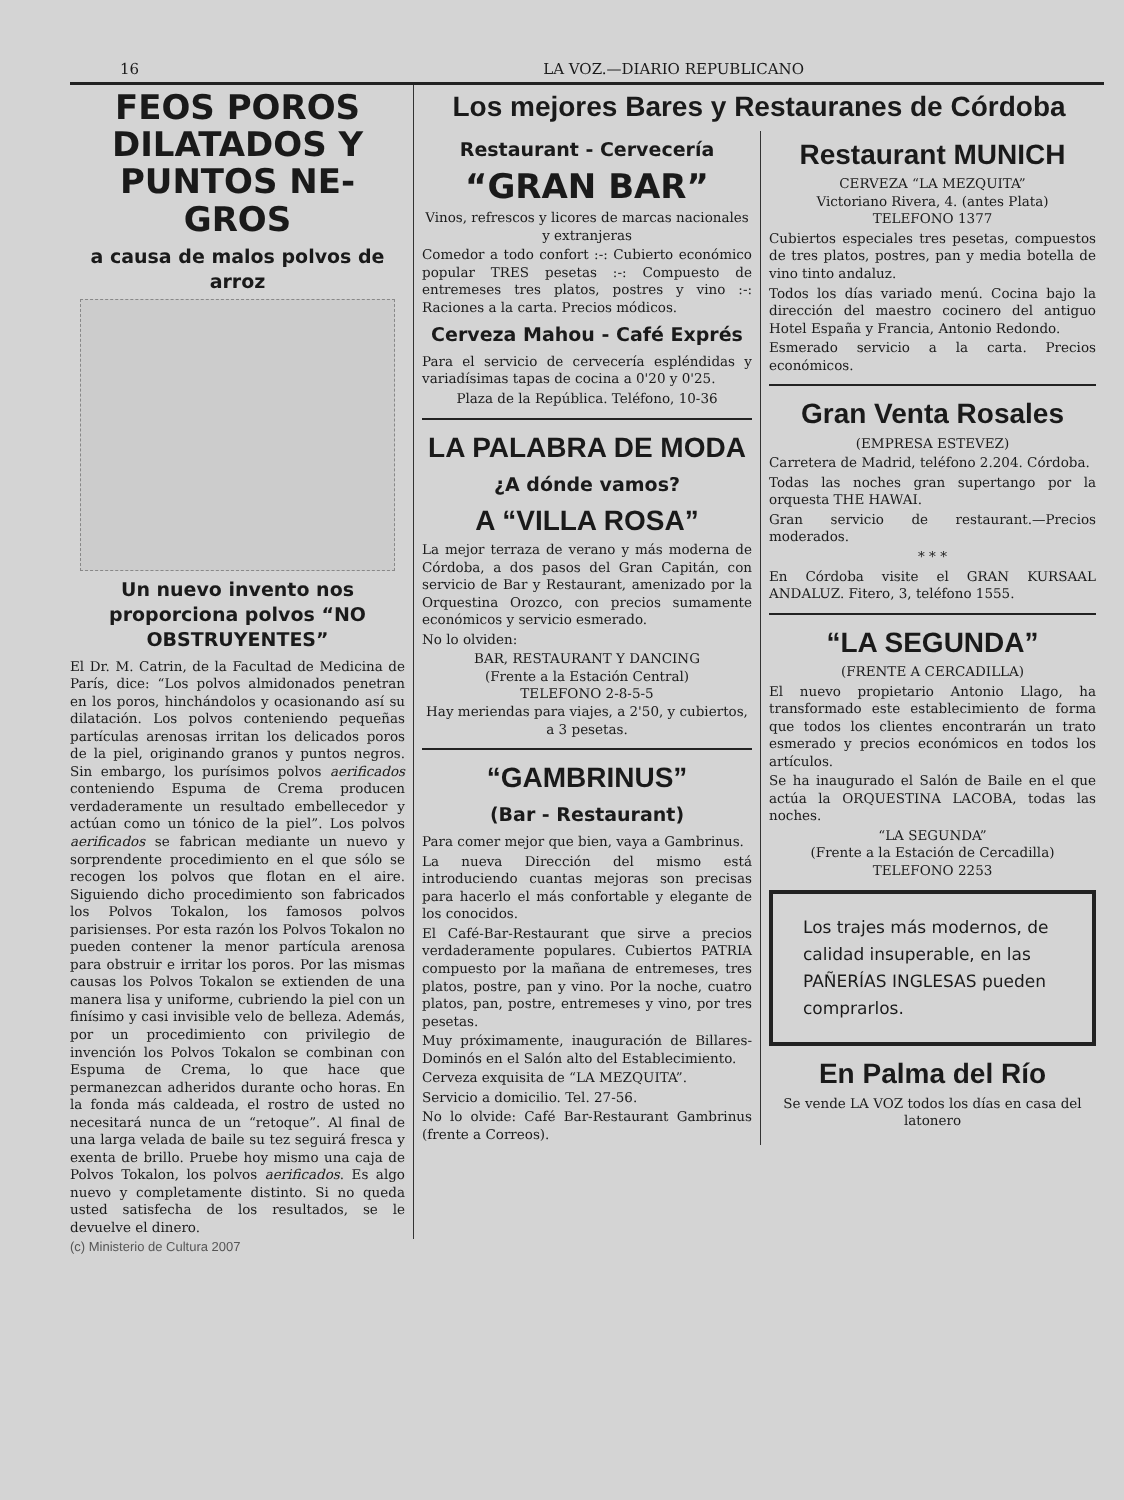16 LA VOZ.—DIARIO REPUBLICANO
FEOS POROS DILATADOS Y PUNTOS NE- GROS
a causa de malos polvos de arroz
Un nuevo invento nos proporciona polvos “NO OBSTRUYENTES”
El Dr. M. Catrin, de la Facultad de Medicina de París, dice: “Los polvos almidonados penetran en los poros, hinchándolos y ocasionando así su dilatación. Los polvos conteniendo pequeñas partículas arenosas irritan los delicados poros de la piel, originando granos y puntos negros. Sin embargo, los purísimos polvos aerificados conteniendo Espuma de Crema producen verdaderamente un resultado embellecedor y actúan como un tónico de la piel”. Los polvos aerificados se fabrican mediante un nuevo y sorprendente procedimiento en el que sólo se recogen los polvos que flotan en el aire. Siguiendo dicho procedimiento son fabricados los Polvos Tokalon, los famosos polvos parisienses. Por esta razón los Polvos Tokalon no pueden contener la menor partícula arenosa para obstruir e irritar los poros. Por las mismas causas los Polvos Tokalon se extienden de una manera lisa y uniforme, cubriendo la piel con un finísimo y casi invisible velo de belleza. Además, por un procedimiento con privilegio de invención los Polvos Tokalon se combinan con Espuma de Crema, lo que hace que permanezcan adheridos durante ocho horas. En la fonda más caldeada, el rostro de usted no necesitará nunca de un “retoque”. Al final de una larga velada de baile su tez seguirá fresca y exenta de brillo. Pruebe hoy mismo una caja de Polvos Tokalon, los polvos aerificados. Es algo nuevo y completamente distinto. Si no queda usted satisfecha de los resultados, se le devuelve el dinero.
Los mejores Bares y Restauranes de Córdoba
Restaurant - Cervecería
“GRAN BAR”
Vinos, refrescos y licores de marcas nacionales y extranjeras
Comedor a todo confort :-: Cubierto económico popular TRES pesetas :-: Compuesto de entremeses tres platos, postres y vino :-: Raciones a la carta. Precios módicos.
Cerveza Mahou - Café Exprés
Para el servicio de cervecería espléndidas y variadísimas tapas de cocina a 0'20 y 0'25.
Plaza de la República. Teléfono, 10-36
LA PALABRA DE MODA
¿A dónde vamos?
A “VILLA ROSA”
La mejor terraza de verano y más moderna de Córdoba, a dos pasos del Gran Capitán, con servicio de Bar y Restaurant, amenizado por la Orquestina Orozco, con precios sumamente económicos y servicio esmerado.
No lo olviden:
BAR, RESTAURANT Y DANCING
(Frente a la Estación Central)
TELEFONO 2-8-5-5
Hay meriendas para viajes, a 2'50, y cubiertos, a 3 pesetas.
“GAMBRINUS”
(Bar - Restaurant)
Para comer mejor que bien, vaya a Gambrinus.
La nueva Dirección del mismo está introduciendo cuantas mejoras son precisas para hacerlo el más confortable y elegante de los conocidos.
El Café-Bar-Restaurant que sirve a precios verdaderamente populares. Cubiertos PATRIA compuesto por la mañana de entremeses, tres platos, postre, pan y vino. Por la noche, cuatro platos, pan, postre, entremeses y vino, por tres pesetas.
Muy próximamente, inauguración de Billares-Dominós en el Salón alto del Establecimiento.
Cerveza exquisita de “LA MEZQUITA”.
Servicio a domicilio. Tel. 27-56.
No lo olvide: Café Bar-Restaurant Gambrinus (frente a Correos).
Restaurant MUNICH
CERVEZA “LA MEZQUITA”
Victoriano Rivera, 4. (antes Plata)
TELEFONO 1377
Cubiertos especiales tres pesetas, compuestos de tres platos, postres, pan y media botella de vino tinto andaluz.
Todos los días variado menú. Cocina bajo la dirección del maestro cocinero del antiguo Hotel España y Francia, Antonio Redondo.
Esmerado servicio a la carta. Precios económicos.
Gran Venta Rosales
(EMPRESA ESTEVEZ)
Carretera de Madrid, teléfono 2.204. Córdoba.
Todas las noches gran supertango por la orquesta THE HAWAI.
Gran servicio de restaurant.—Precios moderados.
* * *
En Córdoba visite el GRAN KURSAAL ANDALUZ. Fitero, 3, teléfono 1555.
“LA SEGUNDA”
(FRENTE A CERCADILLA)
El nuevo propietario Antonio Llago, ha transformado este establecimiento de forma que todos los clientes encontrarán un trato esmerado y precios económicos en todos los artículos.
Se ha inaugurado el Salón de Baile en el que actúa la ORQUESTINA LACOBA, todas las noches.
“LA SEGUNDA”
(Frente a la Estación de Cercadilla)
TELEFONO 2253
Los trajes más modernos, de calidad insuperable, en las PAÑERÍAS INGLESAS pueden comprarlos.
En Palma del Río
Se vende LA VOZ todos los días en casa del latonero
(c) Ministerio de Cultura 2007